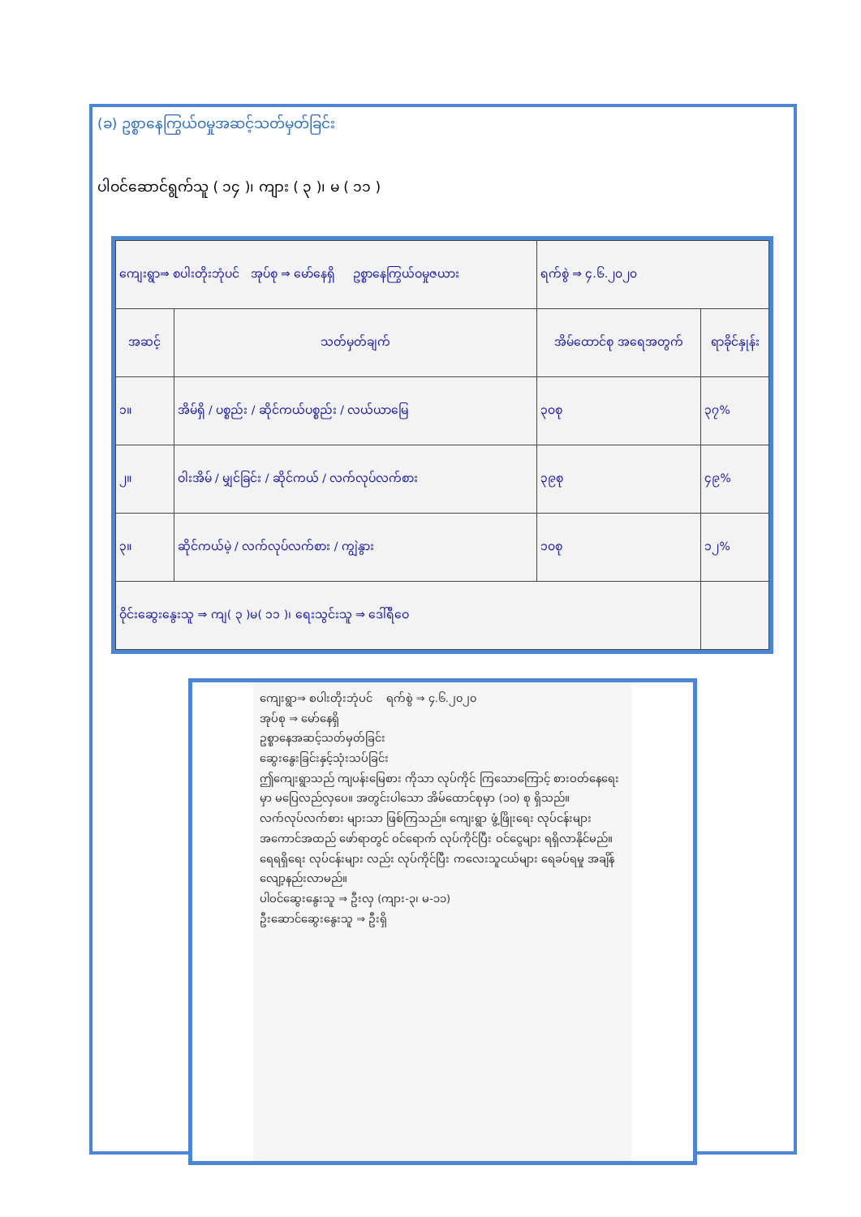(ခ) ဥစ္စာနေကြွယ်ဝမှုအဆင့်သတ်မှတ်ခြင်း
ပါဝင်ဆောင်ရွက်သူ ( ၁၄ )၊ ကျား ( ၃ )၊ မ ( ၁၁ )
| ကျေးရွာ⇒ စပါးတိုးဘုံပင် အုပ်စု ⇒ မော်နေရှိ ဥစ္စာနေကြွယ်ဝမှုဇယား | | ရက်စွဲ ⇒ ၄.၆.၂၀၂၀ | |
| အဆင့် | သတ်မှတ်ချက် | အိမ်ထောင်စု အရေအတွက် | ရာခိုင်နှုန်း |
| ၁။ | အိမ်ရှိ / ပစ္စည်း / ဆိုင်ကယ်ပစ္စည်း / လယ်ယာမြေ | ၃၀စု | ၃၇% |
| ၂။ | ဝါးအိမ် / မျှင်ခြင်း / ဆိုင်ကယ် / လက်လုပ်လက်စား | ၃၉စု | ၄၉% |
| ၃။ | ဆိုင်ကယ်မဲ့ / လက်လုပ်လက်စား / ကျွဲနွား | ၁၀စု | ၁၂% |
| ဝိုင်းဆွေးနွေးသူ ⇒ ကျ( ၃ )မ( ၁၁ )၊ ရေးသွင်းသူ ⇒ ဒေါ်ရီဝေ | | | |
ကျေးရွာ⇒ စပါးတိုးဘုံပင် ရက်စွဲ ⇒ ၄.၆.၂၀၂၀
အုပ်စု ⇒ မော်နေရှိ
ဥစ္စာနေအဆင့်သတ်မှတ်ခြင်း
ဆွေးနွေးခြင်းနှင့်သုံးသပ်ခြင်း
ဤကျေးရွာသည် ကျပန်းမြေစား ကိုသာ လုပ်ကိုင် ကြသောကြောင့် စားဝတ်နေရေး မှာ မပြေလည်လှပေ။ အတွင်းပါသော အိမ်ထောင်စုမှာ (၁၀) စု ရှိသည်။ လက်လုပ်လက်စား များသာ ဖြစ်ကြသည်။ ကျေးရွာ ဖွံ့ဖြိုးရေး လုပ်ငန်းများ အကောင်အထည် ဖော်ရာတွင် ဝင်ရောက် လုပ်ကိုင်ပြီး ဝင်ငွေများ ရရှိလာနိုင်မည်။ ရေရရှိရေး လုပ်ငန်းများ လည်း လုပ်ကိုင်ပြီး ကလေးသူငယ်များ ရေခပ်ရမှု အချိန်လျော့နည်းလာမည်။
ပါဝင်ဆွေးနွေးသူ ⇒ ဦးလှ (ကျား-၃၊ မ-၁၁)
ဦးဆောင်ဆွေးနွေးသူ ⇒ ဦးရှိ